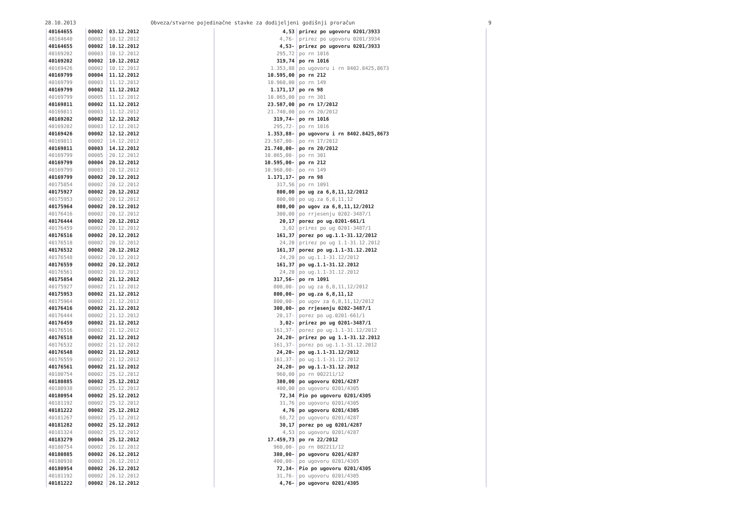28.10.2013 Obveza/stvarne pojedinačne stavke za dodijeljeni godišnji proračun 9
| 40164655 | 00002 | 03.12.2012 | 4,53 | prirez po ugovoru 0201/3933 |
| 40164640 | 00002 | 10.12.2012 | 4,76- | prirez po ugovoru 0201/3934 |
| 40164655 | 00002 | 10.12.2012 | 4,53- | prirez po ugovoru 0201/3933 |
| 40169202 | 00003 | 10.12.2012 | 295,72 | po rn 1016 |
| 40169202 | 00002 | 10.12.2012 | 319,74 | po rn 1016 |
| 40169426 | 00002 | 10.12.2012 | 1.353,88 | po ugovoru i rn 8402.8425,8673 |
| 40169799 | 00004 | 11.12.2012 | 10.595,00 | po rn 212 |
| 40169799 | 00003 | 11.12.2012 | 10.960,00 | po rn 149 |
| 40169799 | 00002 | 11.12.2012 | 1.171,17 | po rn 98 |
| 40169799 | 00005 | 11.12.2012 | 10.065,00 | po rn 301 |
| 40169811 | 00002 | 11.12.2012 | 23.587,00 | po rn 17/2012 |
| 40169811 | 00003 | 11.12.2012 | 21.740,00 | po rn 20/2012 |
| 40169202 | 00002 | 12.12.2012 | 319,74- | po rn 1016 |
| 40169202 | 00003 | 12.12.2012 | 295,72- | po rn 1016 |
| 40169426 | 00002 | 12.12.2012 | 1.353,88- | po ugovoru i rn 8402.8425,8673 |
| 40169811 | 00002 | 14.12.2012 | 23.587,00- | po rn 17/2012 |
| 40169811 | 00003 | 14.12.2012 | 21.740,00- | po rn 20/2012 |
| 40169799 | 00005 | 20.12.2012 | 10.065,00- | po rn 301 |
| 40169799 | 00004 | 20.12.2012 | 10.595,00- | po rn 212 |
| 40169799 | 00003 | 20.12.2012 | 10.960,00- | po rn 149 |
| 40169799 | 00002 | 20.12.2012 | 1.171,17- | po rn 98 |
| 40175854 | 00002 | 20.12.2012 | 317,56 | po rn 1091 |
| 40175927 | 00002 | 20.12.2012 | 800,00 | po ug za 6,8,11,12/2012 |
| 40175953 | 00002 | 20.12.2012 | 800,00 | po ug.za 6,8,11,12 |
| 40175964 | 00002 | 20.12.2012 | 800,00 | po ugov za 6,8,11,12/2012 |
| 40176416 | 00002 | 20.12.2012 | 300,00 | po rrjesenju 0202-3487/1 |
| 40176444 | 00002 | 20.12.2012 | 20,17 | porez po ug.0201-661/1 |
| 40176459 | 00002 | 20.12.2012 | 3,02 | prirez po ug 0201-3487/1 |
| 40176516 | 00002 | 20.12.2012 | 161,37 | porez po ug.1.1-31.12/2012 |
| 40176518 | 00002 | 20.12.2012 | 24,20 | prirez po ug 1.1-31.12.2012 |
| 40176532 | 00002 | 20.12.2012 | 161,37 | porez po ug.1.1-31.12.2012 |
| 40176548 | 00002 | 20.12.2012 | 24,20 | po ug.1.1-31.12/2012 |
| 40176559 | 00002 | 20.12.2012 | 161,37 | po ug.1.1-31.12.2012 |
| 40176561 | 00002 | 20.12.2012 | 24,20 | po ug.1.1-31.12.2012 |
| 40175854 | 00002 | 21.12.2012 | 317,56- | po rn 1091 |
| 40175927 | 00002 | 21.12.2012 | 800,00- | po ug za 6,8,11,12/2012 |
| 40175953 | 00002 | 21.12.2012 | 800,00- | po ug.za 6,8,11,12 |
| 40175964 | 00002 | 21.12.2012 | 800,00- | po ugov za 6,8,11,12/2012 |
| 40176416 | 00002 | 21.12.2012 | 300,00- | po rrjesenju 0202-3487/1 |
| 40176444 | 00002 | 21.12.2012 | 20,17- | porez po ug.0201-661/1 |
| 40176459 | 00002 | 21.12.2012 | 3,02- | prirez po ug 0201-3487/1 |
| 40176516 | 00002 | 21.12.2012 | 161,37- | porez po ug.1.1-31.12/2012 |
| 40176518 | 00002 | 21.12.2012 | 24,20- | prirez po ug 1.1-31.12.2012 |
| 40176532 | 00002 | 21.12.2012 | 161,37- | porez po ug.1.1-31.12.2012 |
| 40176548 | 00002 | 21.12.2012 | 24,20- | po ug.1.1-31.12/2012 |
| 40176559 | 00002 | 21.12.2012 | 161,37- | po ug.1.1-31.12.2012 |
| 40176561 | 00002 | 21.12.2012 | 24,20- | po ug.1.1-31.12.2012 |
| 40180754 | 00002 | 25.12.2012 | 960,00 | po rn 002211/12 |
| 40180885 | 00002 | 25.12.2012 | 380,00 | po ugovoru 0201/4287 |
| 40180938 | 00002 | 25.12.2012 | 400,00 | po ugovoru 0201/4305 |
| 40180954 | 00002 | 25.12.2012 | 72,34 | Pio po ugovoru 0201/4305 |
| 40181192 | 00002 | 25.12.2012 | 31,76 | po ugovoru 0201/4305 |
| 40181222 | 00002 | 25.12.2012 | 4,76 | po ugovoru 0201/4305 |
| 40181267 | 00002 | 25.12.2012 | 68,72 | po ugovoru 0201/4287 |
| 40181282 | 00002 | 25.12.2012 | 30,17 | porez po ug 0201/4287 |
| 40181324 | 00002 | 25.12.2012 | 4,53 | po ugovoru 0201/4287 |
| 40183279 | 00004 | 25.12.2012 | 17.459,73 | po rn 22/2012 |
| 40180754 | 00002 | 26.12.2012 | 960,00- | po rn 002211/12 |
| 40180885 | 00002 | 26.12.2012 | 380,00- | po ugovoru 0201/4287 |
| 40180938 | 00002 | 26.12.2012 | 400,00- | po ugovoru 0201/4305 |
| 40180954 | 00002 | 26.12.2012 | 72,34- | Pio po ugovoru 0201/4305 |
| 40181192 | 00002 | 26.12.2012 | 31,76- | po ugovoru 0201/4305 |
| 40181222 | 00002 | 26.12.2012 | 4,76- | po ugovoru 0201/4305 |